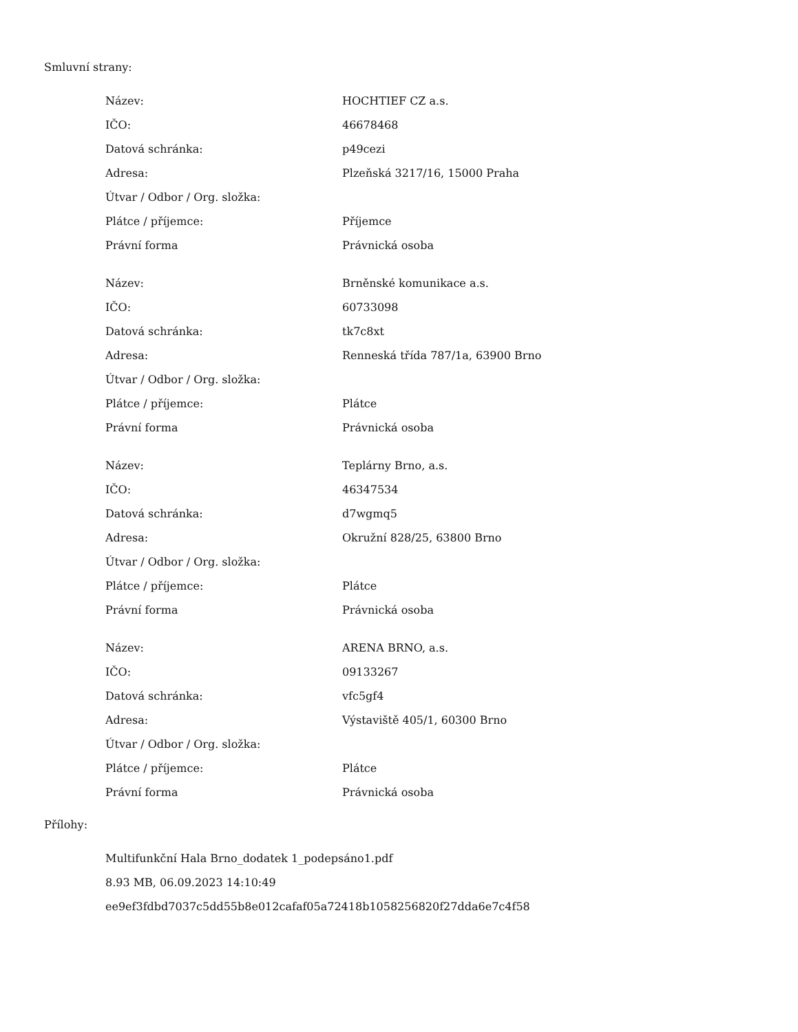Smluvní strany:
| Název: | HOCHTIEF CZ a.s. |
| IČO: | 46678468 |
| Datová schránka: | p49cezi |
| Adresa: | Plzeňská 3217/16, 15000 Praha |
| Útvar / Odbor / Org. složka: | |
| Plátce / příjemce: | Příjemce |
| Právní forma | Právnická osoba |
| Název: | Brněnské komunikace a.s. |
| IČO: | 60733098 |
| Datová schránka: | tk7c8xt |
| Adresa: | Renneská třída 787/1a, 63900 Brno |
| Útvar / Odbor / Org. složka: | |
| Plátce / příjemce: | Plátce |
| Právní forma | Právnická osoba |
| Název: | Teplárny Brno, a.s. |
| IČO: | 46347534 |
| Datová schránka: | d7wgmq5 |
| Adresa: | Okružní 828/25, 63800 Brno |
| Útvar / Odbor / Org. složka: | |
| Plátce / příjemce: | Plátce |
| Právní forma | Právnická osoba |
| Název: | ARENA BRNO, a.s. |
| IČO: | 09133267 |
| Datová schránka: | vfc5gf4 |
| Adresa: | Výstaviště 405/1, 60300 Brno |
| Útvar / Odbor / Org. složka: | |
| Plátce / příjemce: | Plátce |
| Právní forma | Právnická osoba |
Přílohy:
Multifunkční Hala Brno_dodatek 1_podepsáno1.pdf
8.93 MB, 06.09.2023 14:10:49
ee9ef3fdbd7037c5dd55b8e012cafaf05a72418b1058256820f27dda6e7c4f58